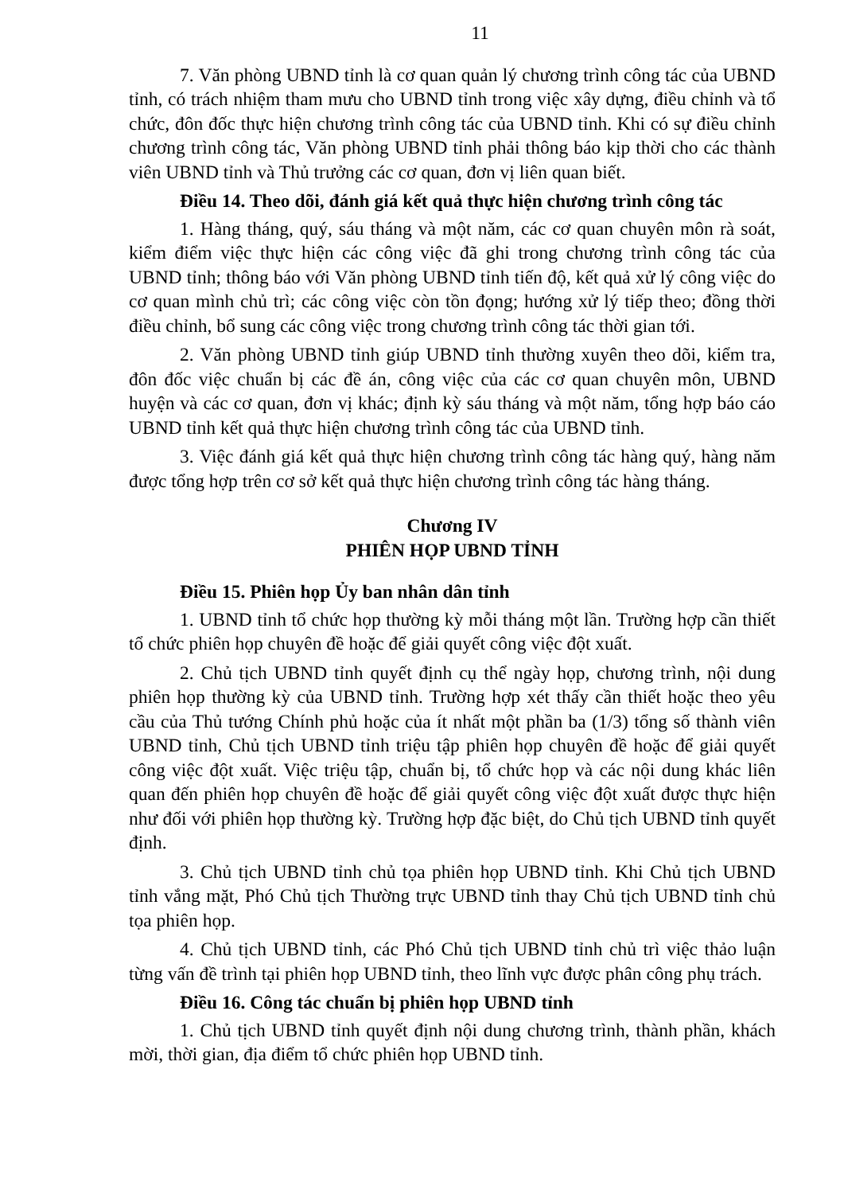11
7. Văn phòng UBND tỉnh là cơ quan quản lý chương trình công tác của UBND tỉnh, có trách nhiệm tham mưu cho UBND tỉnh trong việc xây dựng, điều chỉnh và tổ chức, đôn đốc thực hiện chương trình công tác của UBND tỉnh. Khi có sự điều chỉnh chương trình công tác, Văn phòng UBND tỉnh phải thông báo kịp thời cho các thành viên UBND tỉnh và Thủ trưởng các cơ quan, đơn vị liên quan biết.
Điều 14. Theo dõi, đánh giá kết quả thực hiện chương trình công tác
1. Hàng tháng, quý, sáu tháng và một năm, các cơ quan chuyên môn rà soát, kiểm điểm việc thực hiện các công việc đã ghi trong chương trình công tác của UBND tỉnh; thông báo với Văn phòng UBND tỉnh tiến độ, kết quả xử lý công việc do cơ quan mình chủ trì; các công việc còn tồn đọng; hướng xử lý tiếp theo; đồng thời điều chỉnh, bổ sung các công việc trong chương trình công tác thời gian tới.
2. Văn phòng UBND tỉnh giúp UBND tỉnh thường xuyên theo dõi, kiểm tra, đôn đốc việc chuẩn bị các đề án, công việc của các cơ quan chuyên môn, UBND huyện và các cơ quan, đơn vị khác; định kỳ sáu tháng và một năm, tổng hợp báo cáo UBND tỉnh kết quả thực hiện chương trình công tác của UBND tỉnh.
3. Việc đánh giá kết quả thực hiện chương trình công tác hàng quý, hàng năm được tổng hợp trên cơ sở kết quả thực hiện chương trình công tác hàng tháng.
Chương IV
PHIÊN HỌP UBND TỈNH
Điều 15. Phiên họp Ủy ban nhân dân tỉnh
1. UBND tỉnh tổ chức họp thường kỳ mỗi tháng một lần. Trường hợp cần thiết tổ chức phiên họp chuyên đề hoặc để giải quyết công việc đột xuất.
2. Chủ tịch UBND tỉnh quyết định cụ thể ngày họp, chương trình, nội dung phiên họp thường kỳ của UBND tỉnh. Trường hợp xét thấy cần thiết hoặc theo yêu cầu của Thủ tướng Chính phủ hoặc của ít nhất một phần ba (1/3) tổng số thành viên UBND tỉnh, Chủ tịch UBND tỉnh triệu tập phiên họp chuyên đề hoặc để giải quyết công việc đột xuất. Việc triệu tập, chuẩn bị, tổ chức họp và các nội dung khác liên quan đến phiên họp chuyên đề hoặc để giải quyết công việc đột xuất được thực hiện như đối với phiên họp thường kỳ. Trường hợp đặc biệt, do Chủ tịch UBND tỉnh quyết định.
3. Chủ tịch UBND tỉnh chủ tọa phiên họp UBND tỉnh. Khi Chủ tịch UBND tỉnh vắng mặt, Phó Chủ tịch Thường trực UBND tỉnh thay Chủ tịch UBND tỉnh chủ tọa phiên họp.
4. Chủ tịch UBND tỉnh, các Phó Chủ tịch UBND tỉnh chủ trì việc thảo luận từng vấn đề trình tại phiên họp UBND tỉnh, theo lĩnh vực được phân công phụ trách.
Điều 16. Công tác chuẩn bị phiên họp UBND tỉnh
1. Chủ tịch UBND tỉnh quyết định nội dung chương trình, thành phần, khách mời, thời gian, địa điểm tổ chức phiên họp UBND tỉnh.